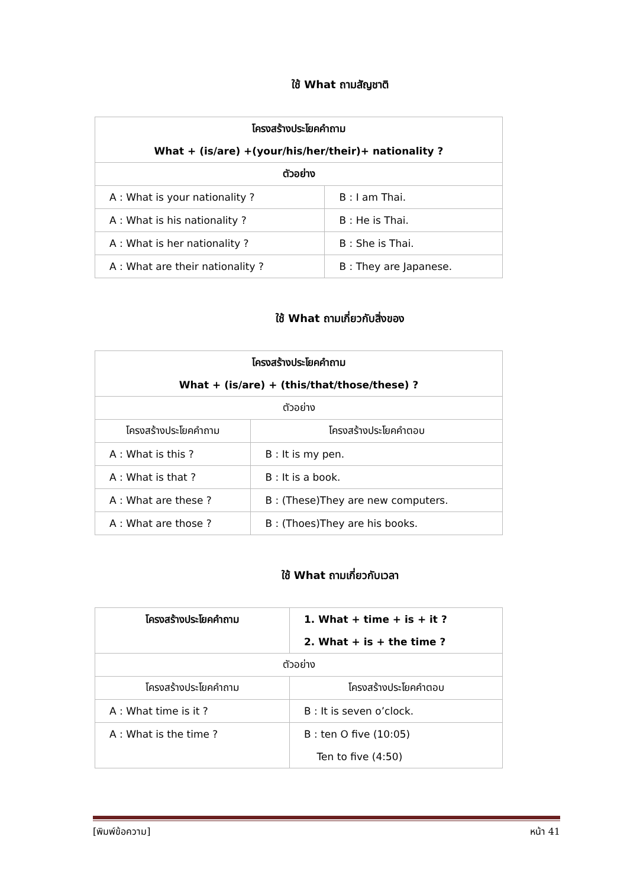ใช้ What ถามสัญชาติ
| โครงสร้างประโยคคำถาม What + (is/are) +(your/his/her/their)+ nationality ? | |
| ตัวอย่าง | |
| A : What is your nationality ? | B : I am Thai. |
| A : What is his nationality ? | B : He is Thai. |
| A : What is her nationality ? | B : She is Thai. |
| A : What are their nationality ? | B : They are Japanese. |
ใช้ What ถามเกี่ยวกับสิ่งของ
| โครงสร้างประโยคคำถาม What + (is/are) + (this/that/those/these) ? | |
| ตัวอย่าง | |
| โครงสร้างประโยคคำถาม | โครงสร้างประโยคคำตอบ |
| A : What is this ? | B : It is my pen. |
| A : What is that ? | B : It is a book. |
| A : What are these ? | B : (These)They are new computers. |
| A : What are those ? | B : (Thoes)They are his books. |
ใช้ What ถามเกี่ยวกับเวลา
| โครงสร้างประโยคคำถาม | 1. What + time + is + it ? 2. What + is + the time ? |
| ตัวอย่าง | |
| โครงสร้างประโยคคำถาม | โครงสร้างประโยคคำตอบ |
| A : What time is it ? | B : It is seven o’clock. |
| A : What is the time ? | B : ten O five (10:05) Ten to five (4:50) |
[พิมพ์ข้อความ] หน้า 41